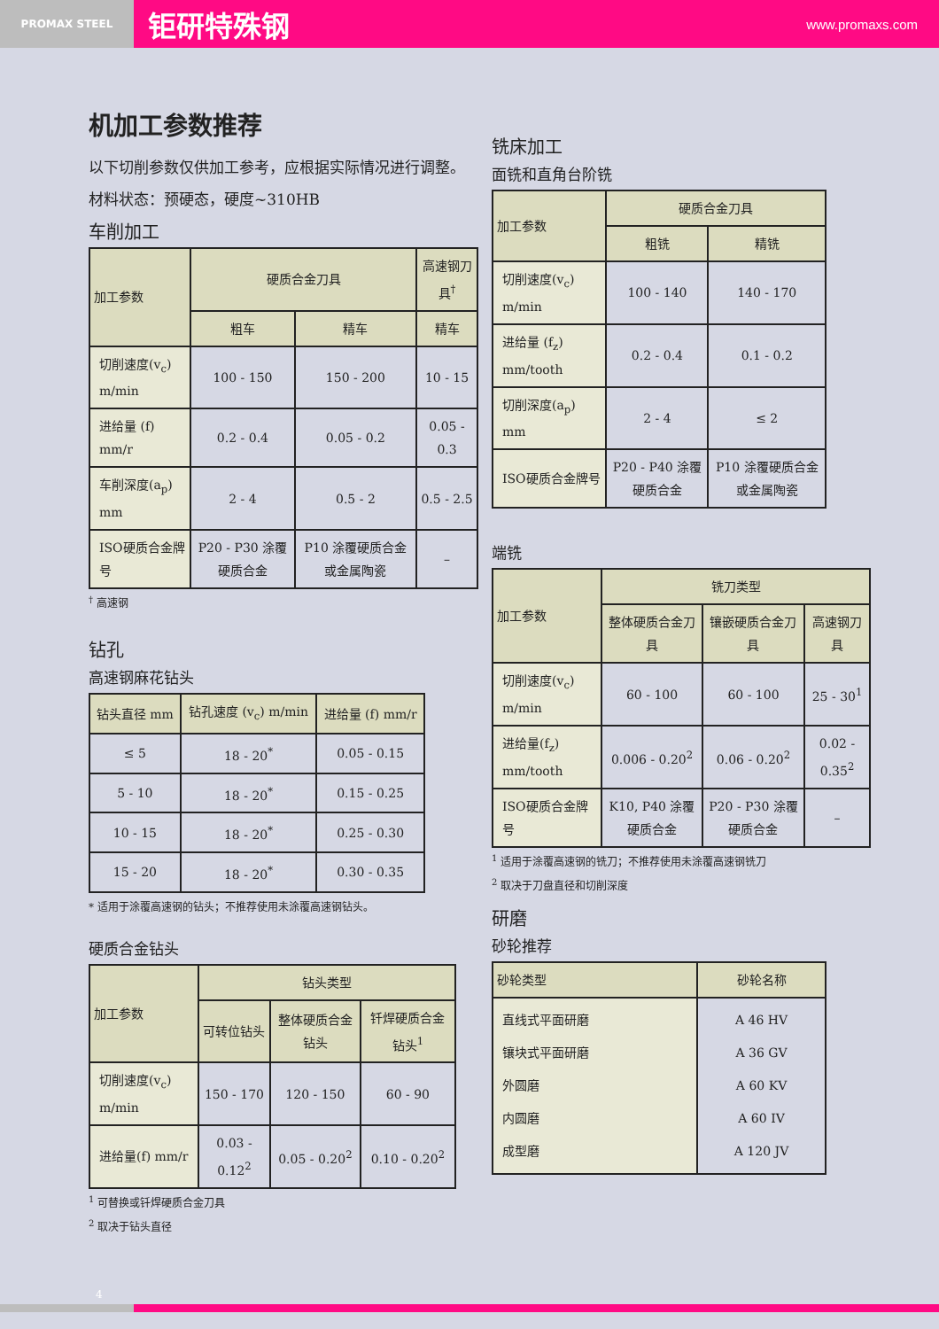PROMAX STEEL
钜研特殊钢 www.promaxs.com
机加工参数推荐
以下切削参数仅供加工参考，应根据实际情况进行调整。
材料状态：预硬态，硬度~310HB
车削加工
| 加工参数 | 硬质合金刀具 | | 高速钢刀具<sup>†</sup> |
| --- | --- | --- | --- |
| | 粗车 | 精车 | 精车 |
| 切削速度(v<sub>c</sub>) m/min | 100 - 150 | 150 - 200 | 10 - 15 |
| 进给量 (f) mm/r | 0.2 - 0.4 | 0.05 - 0.2 | 0.05 - 0.3 |
| 车削深度(a<sub>p</sub>) mm | 2 - 4 | 0.5 - 2 | 0.5 - 2.5 |
| ISO硬质合金牌号 | P20 - P30 涂覆硬质合金 | P10 涂覆硬质合金或金属陶瓷 | – |
<sup>†</sup> 高速钢
钻孔
高速钢麻花钻头
| 钻头直径 mm | 钻孔速度 (v<sub>c</sub>) m/min | 进给量 (f) mm/r |
| --- | --- | --- |
| ≤ 5 | 18 - 20<sup>*</sup> | 0.05 - 0.15 |
| 5 - 10 | 18 - 20<sup>*</sup> | 0.15 - 0.25 |
| 10 - 15 | 18 - 20<sup>*</sup> | 0.25 - 0.30 |
| 15 - 20 | 18 - 20<sup>*</sup> | 0.30 - 0.35 |
* 适用于涂覆高速钢的钻头；不推荐使用未涂覆高速钢钻头。
硬质合金钻头
| 加工参数 | 钻头类型 | | |
| --- | --- | --- | --- |
| | 可转位钻头 | 整体硬质合金钻头 | 钎焊硬质合金钻头<sup>1</sup> |
| 切削速度(v<sub>c</sub>) m/min | 150 - 170 | 120 - 150 | 60 - 90 |
| 进给量(f) mm/r | 0.03 - 0.12<sup>2</sup> | 0.05 - 0.20<sup>2</sup> | 0.10 - 0.20<sup>2</sup> |
<sup>1</sup> 可替换或钎焊硬质合金刀具
<sup>2</sup> 取决于钻头直径
铣床加工
面铣和直角台阶铣
| 加工参数 | 硬质合金刀具 | |
| --- | --- | --- |
| | 粗铣 | 精铣 |
| 切削速度(v<sub>c</sub>) m/min | 100 - 140 | 140 - 170 |
| 进给量 (f<sub>z</sub>) mm/tooth | 0.2 - 0.4 | 0.1 - 0.2 |
| 切削深度(a<sub>p</sub>) mm | 2 - 4 | ≤ 2 |
| ISO硬质合金牌号 | P20 - P40 涂覆硬质合金 | P10 涂覆硬质合金或金属陶瓷 |
端铣
| 加工参数 | 铣刀类型 | | |
| --- | --- | --- | --- |
| | 整体硬质合金刀具 | 镶嵌硬质合金刀具 | 高速钢刀具 |
| 切削速度(v<sub>c</sub>) m/min | 60 - 100 | 60 - 100 | 25 - 30<sup>1</sup> |
| 进给量(f<sub>z</sub>) mm/tooth | 0.006 - 0.20<sup>2</sup> | 0.06 - 0.20<sup>2</sup> | 0.02 - 0.35<sup>2</sup> |
| ISO硬质合金牌号 | K10, P40 涂覆硬质合金 | P20 - P30 涂覆硬质合金 | – |
<sup>1</sup> 适用于涂覆高速钢的铣刀；不推荐使用未涂覆高速钢铣刀
<sup>2</sup> 取决于刀盘直径和切削深度
研磨
砂轮推荐
| 砂轮类型 | 砂轮名称 |
| --- | --- |
| 直线式平面研磨 镶块式平面研磨 外圆磨 内圆磨 成型磨 | A 46 HV A 36 GV A 60 KV A 60 IV A 120 JV |
4